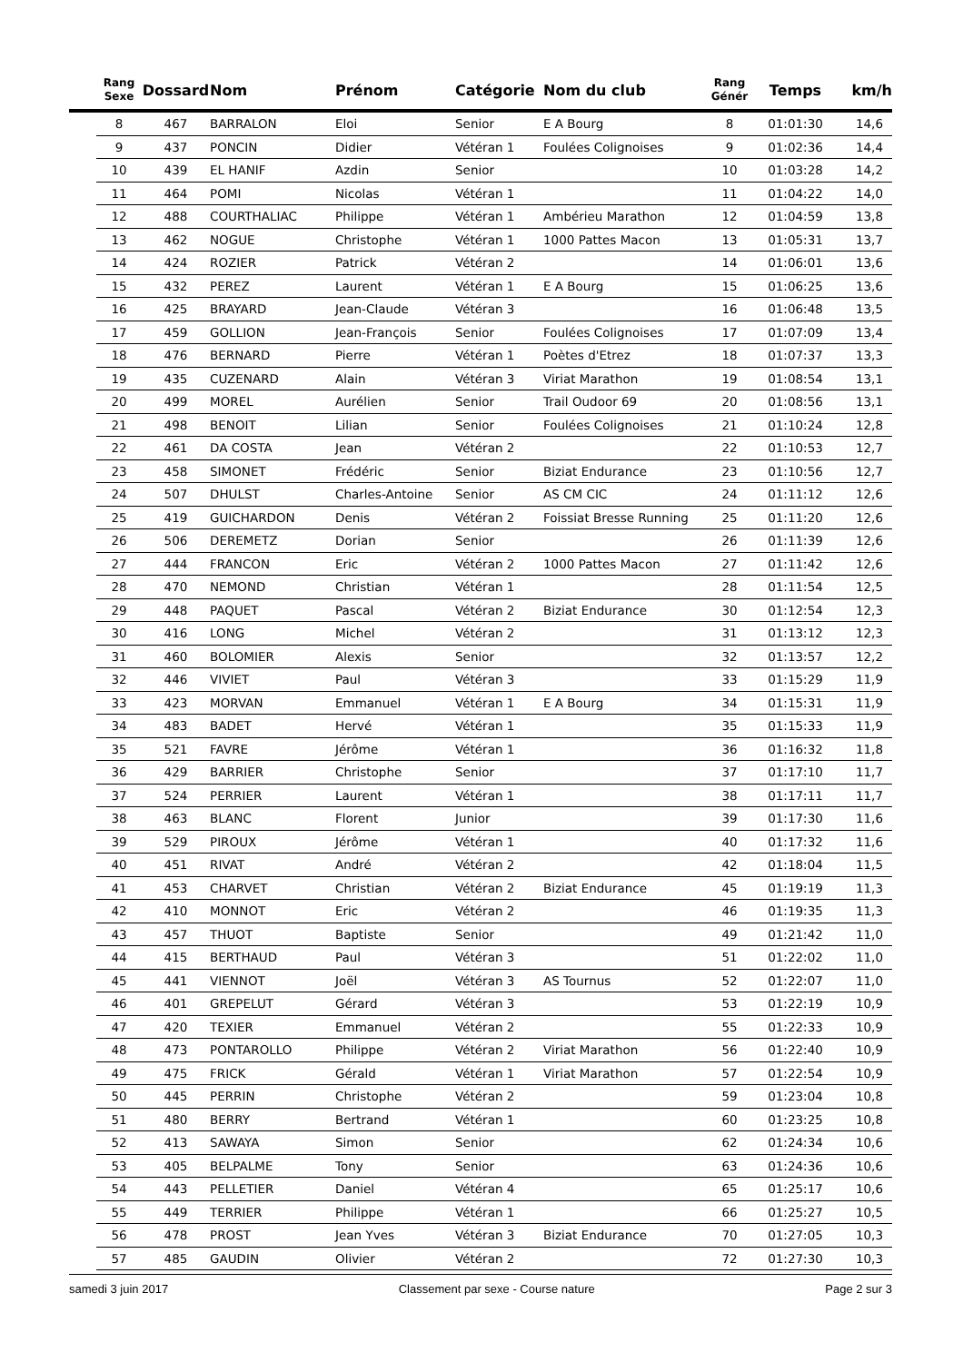| | Rang Sexe | Dossard | Nom | Prénom | Catégorie | Nom du club | Rang Génér | Temps | km/h |
| --- | --- | --- | --- | --- | --- | --- | --- | --- | --- |
| | 8 | 467 | BARRALON | Eloi | Senior | E A Bourg | 8 | 01:01:30 | 14,6 |
| | 9 | 437 | PONCIN | Didier | Vétéran 1 | Foulées Colignoises | 9 | 01:02:36 | 14,4 |
| | 10 | 439 | EL HANIF | Azdin | Senior | | 10 | 01:03:28 | 14,2 |
| | 11 | 464 | POMI | Nicolas | Vétéran 1 | | 11 | 01:04:22 | 14,0 |
| | 12 | 488 | COURTHALIAC | Philippe | Vétéran 1 | Ambérieu Marathon | 12 | 01:04:59 | 13,8 |
| | 13 | 462 | NOGUE | Christophe | Vétéran 1 | 1000 Pattes Macon | 13 | 01:05:31 | 13,7 |
| | 14 | 424 | ROZIER | Patrick | Vétéran 2 | | 14 | 01:06:01 | 13,6 |
| | 15 | 432 | PEREZ | Laurent | Vétéran 1 | E A Bourg | 15 | 01:06:25 | 13,6 |
| | 16 | 425 | BRAYARD | Jean-Claude | Vétéran 3 | | 16 | 01:06:48 | 13,5 |
| | 17 | 459 | GOLLION | Jean-François | Senior | Foulées Colignoises | 17 | 01:07:09 | 13,4 |
| | 18 | 476 | BERNARD | Pierre | Vétéran 1 | Poètes d'Etrez | 18 | 01:07:37 | 13,3 |
| | 19 | 435 | CUZENARD | Alain | Vétéran 3 | Viriat Marathon | 19 | 01:08:54 | 13,1 |
| | 20 | 499 | MOREL | Aurélien | Senior | Trail Oudoor 69 | 20 | 01:08:56 | 13,1 |
| | 21 | 498 | BENOIT | Lilian | Senior | Foulées Colignoises | 21 | 01:10:24 | 12,8 |
| | 22 | 461 | DA COSTA | Jean | Vétéran 2 | | 22 | 01:10:53 | 12,7 |
| | 23 | 458 | SIMONET | Frédéric | Senior | Biziat Endurance | 23 | 01:10:56 | 12,7 |
| | 24 | 507 | DHULST | Charles-Antoine | Senior | AS CM CIC | 24 | 01:11:12 | 12,6 |
| | 25 | 419 | GUICHARDON | Denis | Vétéran 2 | Foissiat Bresse Running | 25 | 01:11:20 | 12,6 |
| | 26 | 506 | DEREMETZ | Dorian | Senior | | 26 | 01:11:39 | 12,6 |
| | 27 | 444 | FRANCON | Eric | Vétéran 2 | 1000 Pattes Macon | 27 | 01:11:42 | 12,6 |
| | 28 | 470 | NEMOND | Christian | Vétéran 1 | | 28 | 01:11:54 | 12,5 |
| | 29 | 448 | PAQUET | Pascal | Vétéran 2 | Biziat Endurance | 30 | 01:12:54 | 12,3 |
| | 30 | 416 | LONG | Michel | Vétéran 2 | | 31 | 01:13:12 | 12,3 |
| | 31 | 460 | BOLOMIER | Alexis | Senior | | 32 | 01:13:57 | 12,2 |
| | 32 | 446 | VIVIET | Paul | Vétéran 3 | | 33 | 01:15:29 | 11,9 |
| | 33 | 423 | MORVAN | Emmanuel | Vétéran 1 | E A Bourg | 34 | 01:15:31 | 11,9 |
| | 34 | 483 | BADET | Hervé | Vétéran 1 | | 35 | 01:15:33 | 11,9 |
| | 35 | 521 | FAVRE | Jérôme | Vétéran 1 | | 36 | 01:16:32 | 11,8 |
| | 36 | 429 | BARRIER | Christophe | Senior | | 37 | 01:17:10 | 11,7 |
| | 37 | 524 | PERRIER | Laurent | Vétéran 1 | | 38 | 01:17:11 | 11,7 |
| | 38 | 463 | BLANC | Florent | Junior | | 39 | 01:17:30 | 11,6 |
| | 39 | 529 | PIROUX | Jérôme | Vétéran 1 | | 40 | 01:17:32 | 11,6 |
| | 40 | 451 | RIVAT | André | Vétéran 2 | | 42 | 01:18:04 | 11,5 |
| | 41 | 453 | CHARVET | Christian | Vétéran 2 | Biziat Endurance | 45 | 01:19:19 | 11,3 |
| | 42 | 410 | MONNOT | Eric | Vétéran 2 | | 46 | 01:19:35 | 11,3 |
| | 43 | 457 | THUOT | Baptiste | Senior | | 49 | 01:21:42 | 11,0 |
| | 44 | 415 | BERTHAUD | Paul | Vétéran 3 | | 51 | 01:22:02 | 11,0 |
| | 45 | 441 | VIENNOT | Joël | Vétéran 3 | AS Tournus | 52 | 01:22:07 | 11,0 |
| | 46 | 401 | GREPELUT | Gérard | Vétéran 3 | | 53 | 01:22:19 | 10,9 |
| | 47 | 420 | TEXIER | Emmanuel | Vétéran 2 | | 55 | 01:22:33 | 10,9 |
| | 48 | 473 | PONTAROLLO | Philippe | Vétéran 2 | Viriat Marathon | 56 | 01:22:40 | 10,9 |
| | 49 | 475 | FRICK | Gérald | Vétéran 1 | Viriat Marathon | 57 | 01:22:54 | 10,9 |
| | 50 | 445 | PERRIN | Christophe | Vétéran 2 | | 59 | 01:23:04 | 10,8 |
| | 51 | 480 | BERRY | Bertrand | Vétéran 1 | | 60 | 01:23:25 | 10,8 |
| | 52 | 413 | SAWAYA | Simon | Senior | | 62 | 01:24:34 | 10,6 |
| | 53 | 405 | BELPALME | Tony | Senior | | 63 | 01:24:36 | 10,6 |
| | 54 | 443 | PELLETIER | Daniel | Vétéran 4 | | 65 | 01:25:17 | 10,6 |
| | 55 | 449 | TERRIER | Philippe | Vétéran 1 | | 66 | 01:25:27 | 10,5 |
| | 56 | 478 | PROST | Jean Yves | Vétéran 3 | Biziat Endurance | 70 | 01:27:05 | 10,3 |
| | 57 | 485 | GAUDIN | Olivier | Vétéran 2 | | 72 | 01:27:30 | 10,3 |
samedi 3 juin 2017 Classement par sexe - Course nature Page 2 sur 3